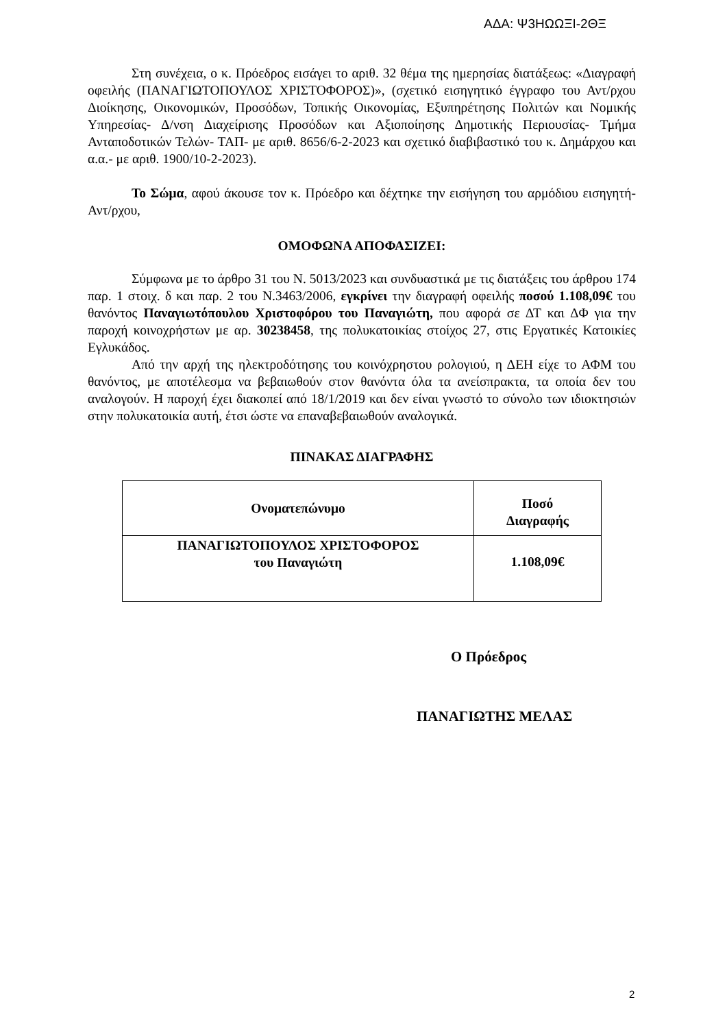ΑΔΑ: Ψ3ΗΩΩΞΙ-2ΘΞ
Στη συνέχεια, ο κ. Πρόεδρος εισάγει το αριθ. 32 θέμα της ημερησίας διατάξεως: «Διαγραφή οφειλής (ΠΑΝΑΓΙΩΤΟΠΟΥΛΟΣ ΧΡΙΣΤΟΦΟΡΟΣ)», (σχετικό εισηγητικό έγγραφο του Αντ/ρχου Διοίκησης, Οικονομικών, Προσόδων, Τοπικής Οικονομίας, Εξυπηρέτησης Πολιτών και Νομικής Υπηρεσίας- Δ/νση Διαχείρισης Προσόδων και Αξιοποίησης Δημοτικής Περιουσίας- Τμήμα Ανταποδοτικών Τελών- ΤΑΠ- με αριθ. 8656/6-2-2023 και σχετικό διαβιβαστικό του κ. Δημάρχου και α.α.- με αριθ. 1900/10-2-2023).
Το Σώμα, αφού άκουσε τον κ. Πρόεδρο και δέχτηκε την εισήγηση του αρμόδιου εισηγητή-Αντ/ρχου,
ΟΜΟΦΩΝΑ ΑΠΟΦΑΣΙΖΕΙ:
Σύμφωνα με το άρθρο 31 του Ν. 5013/2023 και συνδυαστικά με τις διατάξεις του άρθρου 174 παρ. 1 στοιχ. δ και παρ. 2 του Ν.3463/2006, εγκρίνει την διαγραφή οφειλής ποσού 1.108,09€ του θανόντος Παναγιωτόπουλου Χριστοφόρου του Παναγιώτη, που αφορά σε ΔΤ και ΔΦ για την παροχή κοινοχρήστων με αρ. 30238458, της πολυκατοικίας στοίχος 27, στις Εργατικές Κατοικίες Εγλυκάδος.
Από την αρχή της ηλεκτροδότησης του κοινόχρηστου ρολογιού, η ΔΕΗ είχε το ΑΦΜ του θανόντος, με αποτέλεσμα να βεβαιωθούν στον θανόντα όλα τα ανείσπρακτα, τα οποία δεν του αναλογούν. Η παροχή έχει διακοπεί από 18/1/2019 και δεν είναι γνωστό το σύνολο των ιδιοκτησιών στην πολυκατοικία αυτή, έτσι ώστε να επαναβεβαιωθούν αναλογικά.
ΠΙΝΑΚΑΣ ΔΙΑΓΡΑΦΗΣ
| Ονοματεπώνυμο | Ποσό Διαγραφής |
| ΠΑΝΑΓΙΩΤΟΠΟΥΛΟΣ ΧΡΙΣΤΟΦΟΡΟΣ του Παναγιώτη | 1.108,09€ |
Ο Πρόεδρος
ΠΑΝΑΓΙΩΤΗΣ ΜΕΛΑΣ
2